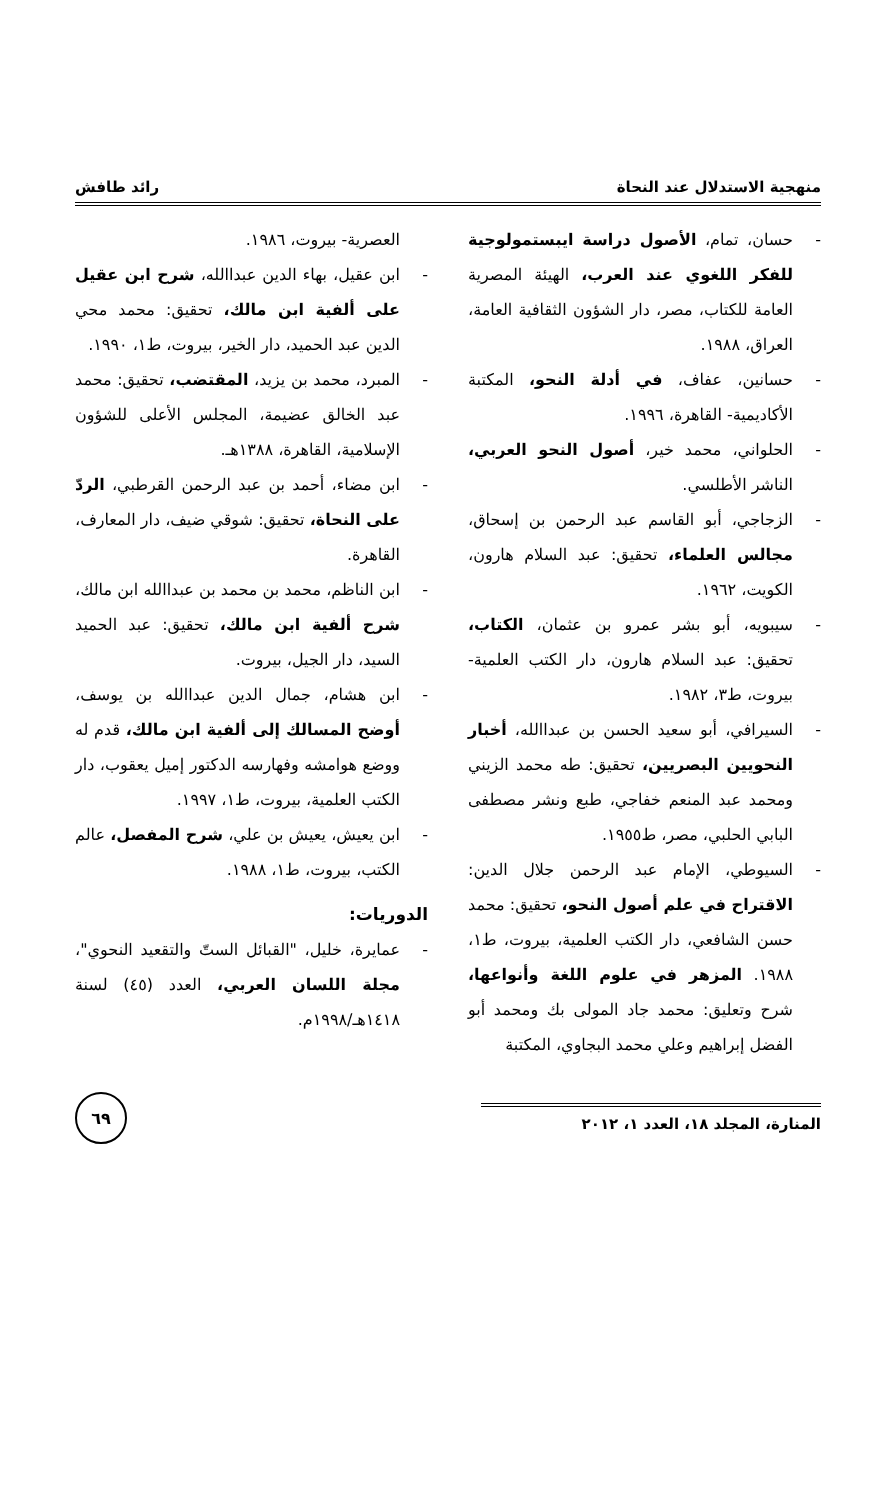منهجية الاستدلال عند النحاة رائد طافش
- حسان، تمام، الأصول دراسة ايبستمولوجية للفكر اللغوي عند العرب، الهيئة المصرية العامة للكتاب، مصر، دار الشؤون الثقافية العامة، العراق، ١٩٨٨.
- حسانين، عفاف، في أدلة النحو، المكتبة الأكاديمية- القاهرة، ١٩٩٦.
- الحلواني، محمد خير، أصول النحو العربي، الناشر الأطلسي.
- الزجاجي، أبو القاسم عبد الرحمن بن إسحاق، مجالس العلماء، تحقيق: عبد السلام هارون، الكويت، ١٩٦٢.
- سيبويه، أبو بشر عمرو بن عثمان، الكتاب، تحقيق: عبد السلام هارون، دار الكتب العلمية- بيروت، ط٣، ١٩٨٢.
- السيرافي، أبو سعيد الحسن بن عبداالله، أخبار النحويين البصريين، تحقيق: طه محمد الزيني ومحمد عبد المنعم خفاجي، طبع ونشر مصطفى البابي الحلبي، مصر، ط١٩٥٥.
- السيوطي، الإمام عبد الرحمن جلال الدين: الاقتراح في علم أصول النحو، تحقيق: محمد حسن الشافعي، دار الكتب العلمية، بيروت، ط١، ١٩٨٨. المزهر في علوم اللغة وأنواعها، شرح وتعليق: محمد جاد المولى بك ومحمد أبو الفضل إبراهيم وعلي محمد البجاوي، المكتبة
العصرية- بيروت، ١٩٨٦.
- ابن عقيل، بهاء الدين عبداالله، شرح ابن عقيل على ألفية ابن مالك، تحقيق: محمد محي الدين عبد الحميد، دار الخير، بيروت، ط١، ١٩٩٠.
- المبرد، محمد بن يزيد، المقتضب، تحقيق: محمد عبد الخالق عضيمة، المجلس الأعلى للشؤون الإسلامية، القاهرة، ١٣٨٨هـ.
- ابن مضاء، أحمد بن عبد الرحمن القرطبي، الردّ على النحاة، تحقيق: شوقي ضيف، دار المعارف، القاهرة.
- ابن الناظم، محمد بن محمد بن عبداالله ابن مالك، شرح ألفية ابن مالك، تحقيق: عبد الحميد السيد، دار الجيل، بيروت.
- ابن هشام، جمال الدين عبداالله بن يوسف، أوضح المسالك إلى ألفية ابن مالك، قدم له ووضع هوامشه وفهارسه الدكتور إميل يعقوب، دار الكتب العلمية، بيروت، ط١، ١٩٩٧.
- ابن يعيش، يعيش بن علي، شرح المفصل، عالم الكتب، بيروت، ط١، ١٩٨٨.
الدوريات:
- عمايرة، خليل، "القبائل الستّ والتقعيد النحوي"، مجلة اللسان العربي، العدد (٤٥) لسنة ١٤١٨هـ/١٩٩٨م.
المنارة، المجلد ١٨، العدد ١، ٢٠١٢
٦٩